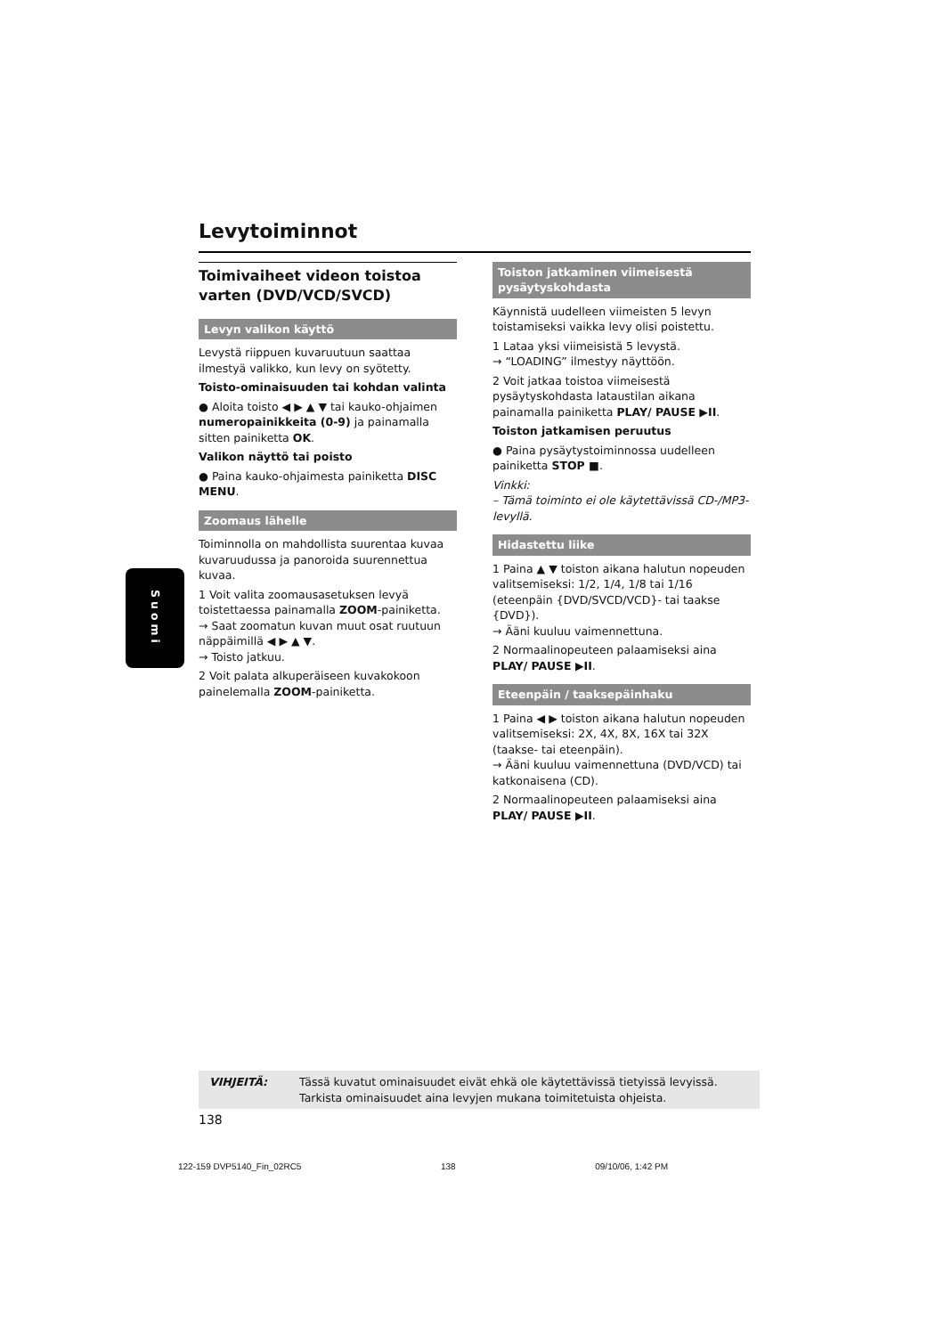Suomi
Levytoiminnot
Toimivaiheet videon toistoa varten (DVD/VCD/SVCD)
Levyn valikon käyttö
Levystä riippuen kuvaruutuun saattaa ilmestyä valikko, kun levy on syötetty.
Toisto-ominaisuuden tai kohdan valinta
● Aloita toisto ◀ ▶ ▲ ▼ tai kauko-ohjaimen numeropainikkeita (0-9) ja painamalla sitten painiketta OK.
Valikon näyttö tai poisto
● Paina kauko-ohjaimesta painiketta DISC MENU.
Zoomaus lähelle
Toiminnolla on mahdollista suurentaa kuvaa kuvaruudussa ja panoroida suurennettua kuvaa.
1 Voit valita zoomausasetuksen levyä toistettaessa painamalla ZOOM-painiketta.
→ Saat zoomatun kuvan muut osat ruutuun näppäimillä ◀ ▶ ▲ ▼.
→ Toisto jatkuu.
2 Voit palata alkuperäiseen kuvakokoon painelemalla ZOOM-painiketta.
Toiston jatkaminen viimeisestä pysäytyskohdasta
Käynnistä uudelleen viimeisten 5 levyn toistamiseksi vaikka levy olisi poistettu.
1 Lataa yksi viimeisistä 5 levystä.
→ “LOADING” ilmestyy näyttöön.
2 Voit jatkaa toistoa viimeisestä pysäytyskohdasta lataustilan aikana painamalla painiketta PLAY/ PAUSE ▶II.
Toiston jatkamisen peruutus
● Paina pysäytystoiminnossa uudelleen painiketta STOP ■.
Vinkki:
– Tämä toiminto ei ole käytettävissä CD-/MP3-levyllä.
Hidastettu liike
1 Paina ▲ ▼ toiston aikana halutun nopeuden valitsemiseksi: 1/2, 1/4, 1/8 tai 1/16 (eteenpäin {DVD/SVCD/VCD}- tai taakse {DVD}).
→ Ääni kuuluu vaimennettuna.
2 Normaalinopeuteen palaamiseksi aina PLAY/ PAUSE ▶II.
Eteenpäin / taaksepäinhaku
1 Paina ◀ ▶ toiston aikana halutun nopeuden valitsemiseksi: 2X, 4X, 8X, 16X tai 32X (taakse- tai eteenpäin).
→ Ääni kuuluu vaimennettuna (DVD/VCD) tai katkonaisena (CD).
2 Normaalinopeuteen palaamiseksi aina PLAY/ PAUSE ▶II.
VIHJEITÄ: Tässä kuvatut ominaisuudet eivät ehkä ole käytettävissä tietyissä levyissä. Tarkista ominaisuudet aina levyjen mukana toimitetuista ohjeista.
138
122-159 DVP5140_Fin_02RC5 138 09/10/06, 1:42 PM